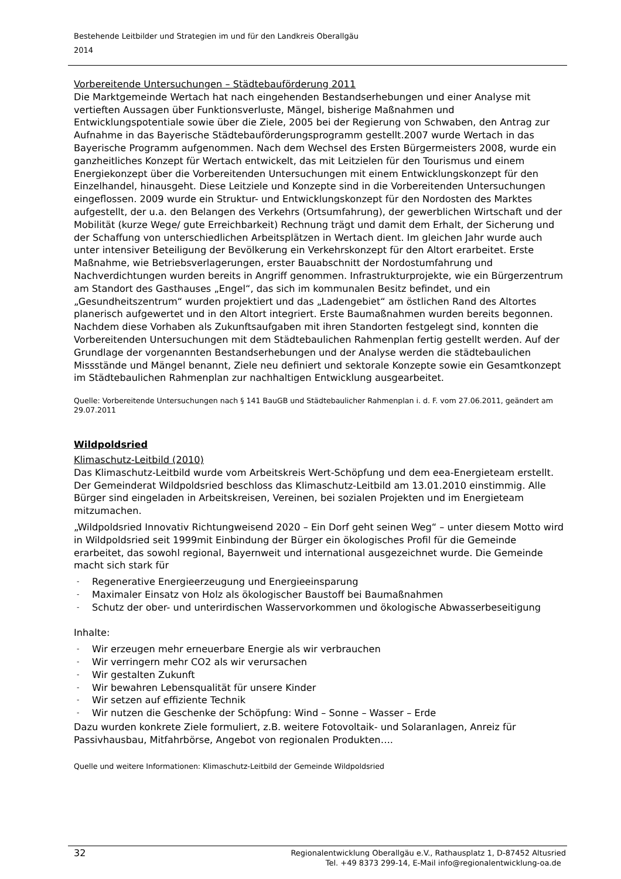Bestehende Leitbilder und Strategien im und für den Landkreis Oberallgäu
2014
Vorbereitende Untersuchungen – Städtebauförderung 2011
Die Marktgemeinde Wertach hat nach eingehenden Bestandserhebungen und einer Analyse mit vertieften Aussagen über Funktionsverluste, Mängel, bisherige Maßnahmen und Entwicklungspotentiale sowie über die Ziele, 2005 bei der Regierung von Schwaben, den Antrag zur Aufnahme in das Bayerische Städtebauförderungsprogramm gestellt.2007 wurde Wertach in das Bayerische Programm aufgenommen. Nach dem Wechsel des Ersten Bürgermeisters 2008, wurde ein ganzheitliches Konzept für Wertach entwickelt, das mit Leitzielen für den Tourismus und einem Energiekonzept über die Vorbereitenden Untersuchungen mit einem Entwicklungskonzept für den Einzelhandel, hinausgeht. Diese Leitziele und Konzepte sind in die Vorbereitenden Untersuchungen eingeflossen. 2009 wurde ein Struktur- und Entwicklungskonzept für den Nordosten des Marktes aufgestellt, der u.a. den Belangen des Verkehrs (Ortsumfahrung), der gewerblichen Wirtschaft und der Mobilität (kurze Wege/ gute Erreichbarkeit) Rechnung trägt und damit dem Erhalt, der Sicherung und der Schaffung von unterschiedlichen Arbeitsplätzen in Wertach dient. Im gleichen Jahr wurde auch unter intensiver Beteiligung der Bevölkerung ein Verkehrskonzept für den Altort erarbeitet. Erste Maßnahme, wie Betriebsverlagerungen, erster Bauabschnitt der Nordostumfahrung und Nachverdichtungen wurden bereits in Angriff genommen. Infrastrukturprojekte, wie ein Bürgerzentrum am Standort des Gasthauses „Engel“, das sich im kommunalen Besitz befindet, und ein „Gesundheitszentrum“ wurden projektiert und das „Ladengebiet“ am östlichen Rand des Altortes planerisch aufgewertet und in den Altort integriert. Erste Baumaßnahmen wurden bereits begonnen. Nachdem diese Vorhaben als Zukunftsaufgaben mit ihren Standorten festgelegt sind, konnten die Vorbereitenden Untersuchungen mit dem Städtebaulichen Rahmenplan fertig gestellt werden. Auf der Grundlage der vorgenannten Bestandserhebungen und der Analyse werden die städtebaulichen Missstände und Mängel benannt, Ziele neu definiert und sektorale Konzepte sowie ein Gesamtkonzept im Städtebaulichen Rahmenplan zur nachhaltigen Entwicklung ausgearbeitet.
Quelle: Vorbereitende Untersuchungen nach § 141 BauGB und Städtebaulicher Rahmenplan i. d. F. vom 27.06.2011, geändert am 29.07.2011
Wildpoldsried
Klimaschutz-Leitbild (2010)
Das Klimaschutz-Leitbild wurde vom Arbeitskreis Wert-Schöpfung und dem eea-Energieteam erstellt. Der Gemeinderat Wildpoldsried beschloss das Klimaschutz-Leitbild am 13.01.2010 einstimmig. Alle Bürger sind eingeladen in Arbeitskreisen, Vereinen, bei sozialen Projekten und im Energieteam mitzumachen.
„Wildpoldsried Innovativ Richtungweisend 2020 – Ein Dorf geht seinen Weg“ – unter diesem Motto wird in Wildpoldsried seit 1999mit Einbindung der Bürger ein ökologisches Profil für die Gemeinde erarbeitet, das sowohl regional, Bayernweit und international ausgezeichnet wurde. Die Gemeinde macht sich stark für
- Regenerative Energieerzeugung und Energieeinsparung
- Maximaler Einsatz von Holz als ökologischer Baustoff bei Baumaßnahmen
- Schutz der ober- und unterirdischen Wasservorkommen und ökologische Abwasserbeseitigung
Inhalte:
- Wir erzeugen mehr erneuerbare Energie als wir verbrauchen
- Wir verringern mehr CO2 als wir verursachen
- Wir gestalten Zukunft
- Wir bewahren Lebensqualität für unsere Kinder
- Wir setzen auf effiziente Technik
- Wir nutzen die Geschenke der Schöpfung: Wind – Sonne – Wasser – Erde
Dazu wurden konkrete Ziele formuliert, z.B. weitere Fotovoltaik- und Solaranlagen, Anreiz für Passivhausbau, Mitfahrbörse, Angebot von regionalen Produkten….
Quelle und weitere Informationen: Klimaschutz-Leitbild der Gemeinde Wildpoldsried
32
Regionalentwicklung Oberallgäu e.V., Rathausplatz 1, D-87452 Altusried
Tel. +49 8373 299-14, E-Mail info@regionalentwicklung-oa.de